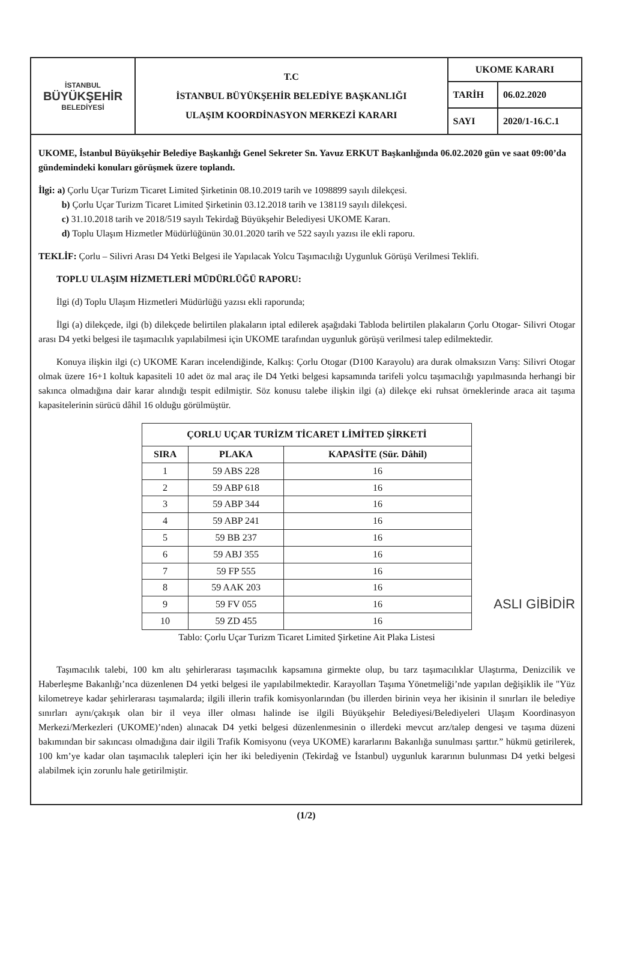| İSTANBUL BÜYÜKŞEHİR BELEDİYESİ | T.C İSTANBUL BÜYÜKŞEHİR BELEDİYE BAŞKANLIĞI ULAŞIM KOORDİNASYON MERKEZİ KARARI | UKOME KARARI | |
| | | TARİH | 06.02.2020 |
| | | SAYI | 2020/1-16.C.1 |
UKOME, İstanbul Büyükşehir Belediye Başkanlığı Genel Sekreter Sn. Yavuz ERKUT Başkanlığında 06.02.2020 gün ve saat 09:00’da gündemindeki konuları görüşmek üzere toplandı.
İlgi: a) Çorlu Uçar Turizm Ticaret Limited Şirketinin 08.10.2019 tarih ve 1098899 sayılı dilekçesi.
b) Çorlu Uçar Turizm Ticaret Limited Şirketinin 03.12.2018 tarih ve 138119 sayılı dilekçesi.
c) 31.10.2018 tarih ve 2018/519 sayılı Tekirdağ Büyükşehir Belediyesi UKOME Kararı.
d) Toplu Ulaşım Hizmetler Müdürlüğünün 30.01.2020 tarih ve 522 sayılı yazısı ile ekli raporu.
TEKLİF: Çorlu – Silivri Arası D4 Yetki Belgesi ile Yapılacak Yolcu Taşımacılığı Uygunluk Görüşü Verilmesi Teklifi.
TOPLU ULAŞIM HİZMETLERİ MÜDÜRLÜĞÜ RAPORU:
İlgi (d) Toplu Ulaşım Hizmetleri Müdürlüğü yazısı ekli raporunda;
İlgi (a) dilekçede, ilgi (b) dilekçede belirtilen plakaların iptal edilerek aşağıdaki Tabloda belirtilen plakaların Çorlu Otogar- Silivri Otogar arası D4 yetki belgesi ile taşımacılık yapılabilmesi için UKOME tarafından uygunluk görüşü verilmesi talep edilmektedir.
Konuya ilişkin ilgi (c) UKOME Kararı incelendiğinde, Kalkış: Çorlu Otogar (D100 Karayolu) ara durak olmaksızın Varış: Silivri Otogar olmak üzere 16+1 koltuk kapasiteli 10 adet öz mal araç ile D4 Yetki belgesi kapsamında tarifeli yolcu taşımacılığı yapılmasında herhangi bir sakınca olmadığına dair karar alındığı tespit edilmiştir. Söz konusu talebe ilişkin ilgi (a) dilekçe eki ruhsat örneklerinde araca ait taşıma kapasitelerinin sürücü dâhil 16 olduğu görülmüştür.
| ÇORLU UÇAR TURİZM TİCARET LİMİTED ŞİRKETİ | | |
| --- | --- | --- |
| SIRA | PLAKA | KAPASİTE (Sür. Dâhil) |
| 1 | 59 ABS 228 | 16 |
| 2 | 59 ABP 618 | 16 |
| 3 | 59 ABP 344 | 16 |
| 4 | 59 ABP 241 | 16 |
| 5 | 59 BB 237 | 16 |
| 6 | 59 ABJ 355 | 16 |
| 7 | 59 FP 555 | 16 |
| 8 | 59 AAK 203 | 16 |
| 9 | 59 FV 055 | 16 |
| 10 | 59 ZD 455 | 16 |
ASLI GİBİDİR
Tablo: Çorlu Uçar Turizm Ticaret Limited Şirketine Ait Plaka Listesi
Taşımacılık talebi, 100 km altı şehirlerarası taşımacılık kapsamına girmekte olup, bu tarz taşımacılıklar Ulaştırma, Denizcilik ve Haberleşme Bakanlığı’nca düzenlenen D4 yetki belgesi ile yapılabilmektedir. Karayolları Taşıma Yönetmeliği’nde yapılan değişiklik ile "Yüz kilometreye kadar şehirlerarası taşımalarda; ilgili illerin trafik komisyonlarından (bu illerden birinin veya her ikisinin il sınırları ile belediye sınırları aynı/çakışık olan bir il veya iller olması halinde ise ilgili Büyükşehir Belediyesi/Belediyeleri Ulaşım Koordinasyon Merkezi/Merkezleri (UKOME)’nden) alınacak D4 yetki belgesi düzenlenmesinin o illerdeki mevcut arz/talep dengesi ve taşıma düzeni bakımından bir sakıncası olmadığına dair ilgili Trafik Komisyonu (veya UKOME) kararlarını Bakanlığa sunulması şarttır.” hükmü getirilerek, 100 km’ye kadar olan taşımacılık talepleri için her iki belediyenin (Tekirdağ ve İstanbul) uygunluk kararının bulunması D4 yetki belgesi alabilmek için zorunlu hale getirilmiştir.
(1/2)